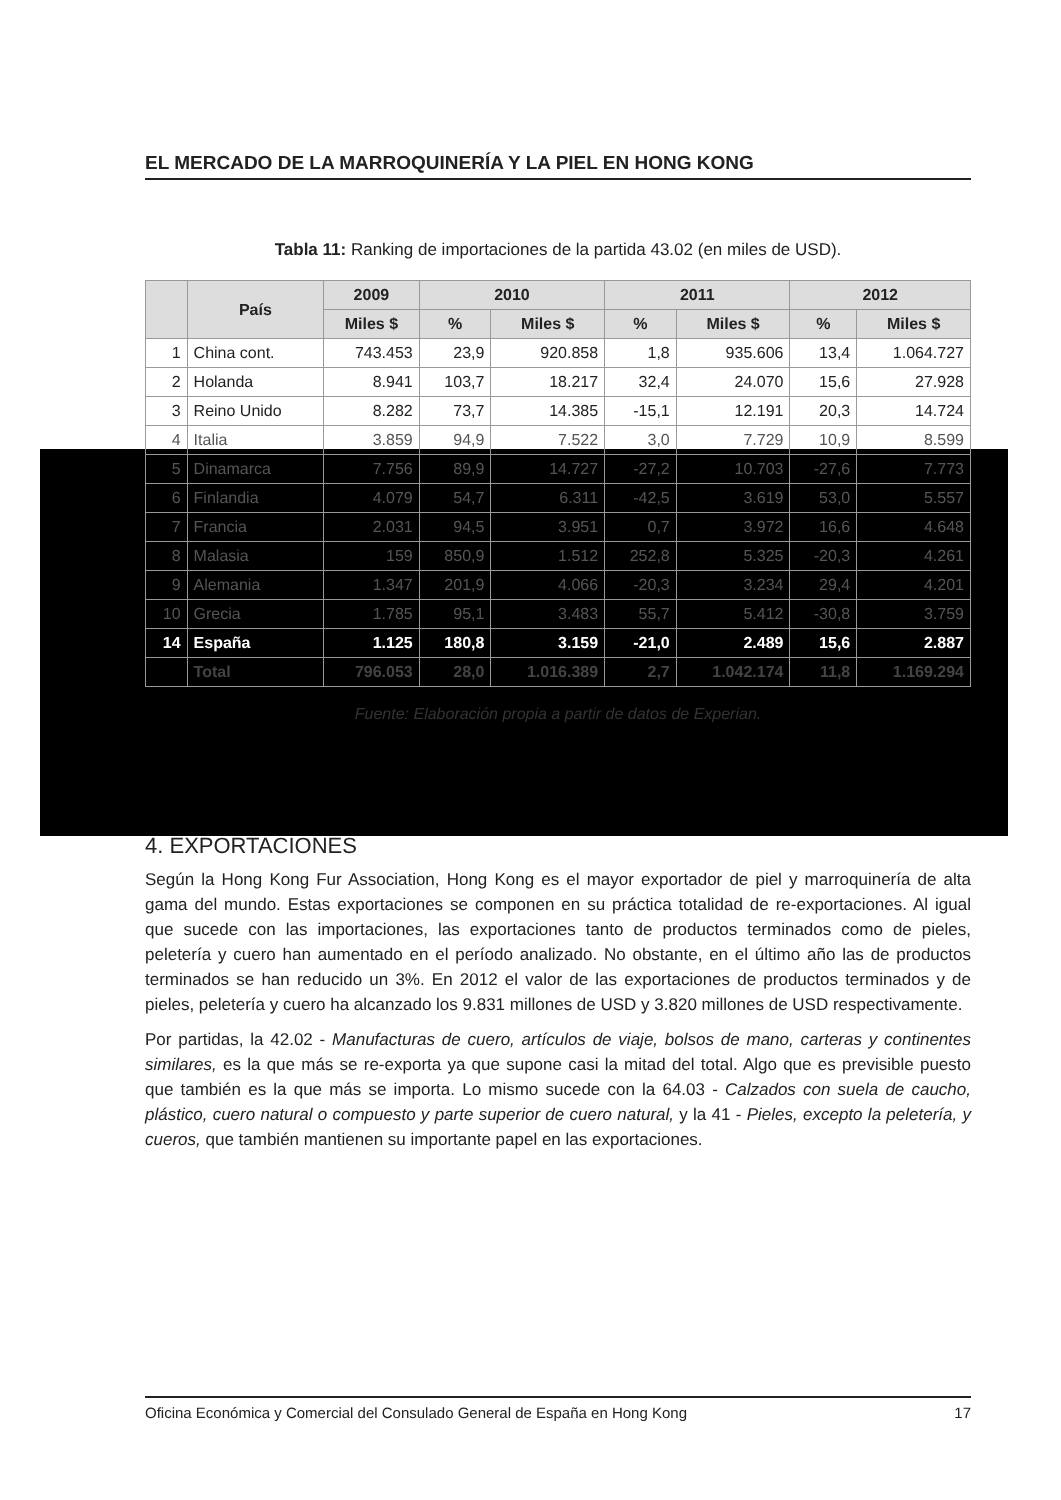EL MERCADO DE LA MARROQUINERÍA Y LA PIEL EN HONG KONG
Tabla 11: Ranking de importaciones de la partida 43.02 (en miles de USD).
| | País | 2009 | 2010 | | 2011 | | 2012 | |
| --- | --- | --- | --- | --- | --- | --- | --- | --- |
| | | Miles $ | % | Miles $ | % | Miles $ | % | Miles $ |
| 1 | China cont. | 743.453 | 23,9 | 920.858 | 1,8 | 935.606 | 13,4 | 1.064.727 |
| 2 | Holanda | 8.941 | 103,7 | 18.217 | 32,4 | 24.070 | 15,6 | 27.928 |
| 3 | Reino Unido | 8.282 | 73,7 | 14.385 | -15,1 | 12.191 | 20,3 | 14.724 |
| 4 | Italia | 3.859 | 94,9 | 7.522 | 3,0 | 7.729 | 10,9 | 8.599 |
| 5 | Dinamarca | 7.756 | 89,9 | 14.727 | -27,2 | 10.703 | -27,6 | 7.773 |
| 6 | Finlandia | 4.079 | 54,7 | 6.311 | -42,5 | 3.619 | 53,0 | 5.557 |
| 7 | Francia | 2.031 | 94,5 | 3.951 | 0,7 | 3.972 | 16,6 | 4.648 |
| 8 | Malasia | 159 | 850,9 | 1.512 | 252,8 | 5.325 | -20,3 | 4.261 |
| 9 | Alemania | 1.347 | 201,9 | 4.066 | -20,3 | 3.234 | 29,4 | 4.201 |
| 10 | Grecia | 1.785 | 95,1 | 3.483 | 55,7 | 5.412 | -30,8 | 3.759 |
| 14 | España | 1.125 | 180,8 | 3.159 | -21,0 | 2.489 | 15,6 | 2.887 |
| | Total | 796.053 | 28,0 | 1.016.389 | 2,7 | 1.042.174 | 11,8 | 1.169.294 |
Fuente: Elaboración propia a partir de datos de Experian.
4. EXPORTACIONES
Según la Hong Kong Fur Association, Hong Kong es el mayor exportador de piel y marroquinería de alta gama del mundo. Estas exportaciones se componen en su práctica totalidad de re-exportaciones. Al igual que sucede con las importaciones, las exportaciones tanto de productos terminados como de pieles, peletería y cuero han aumentado en el período analizado. No obstante, en el último año las de productos terminados se han reducido un 3%. En 2012 el valor de las exportaciones de productos terminados y de pieles, peletería y cuero ha alcanzado los 9.831 millones de USD y 3.820 millones de USD respectivamente.
Por partidas, la 42.02 - Manufacturas de cuero, artículos de viaje, bolsos de mano, carteras y continentes similares, es la que más se re-exporta ya que supone casi la mitad del total. Algo que es previsible puesto que también es la que más se importa. Lo mismo sucede con la 64.03 - Calzados con suela de caucho, plástico, cuero natural o compuesto y parte superior de cuero natural, y la 41 - Pieles, excepto la peletería, y cueros, que también mantienen su importante papel en las exportaciones.
Oficina Económica y Comercial del Consulado General de España en Hong Kong 17